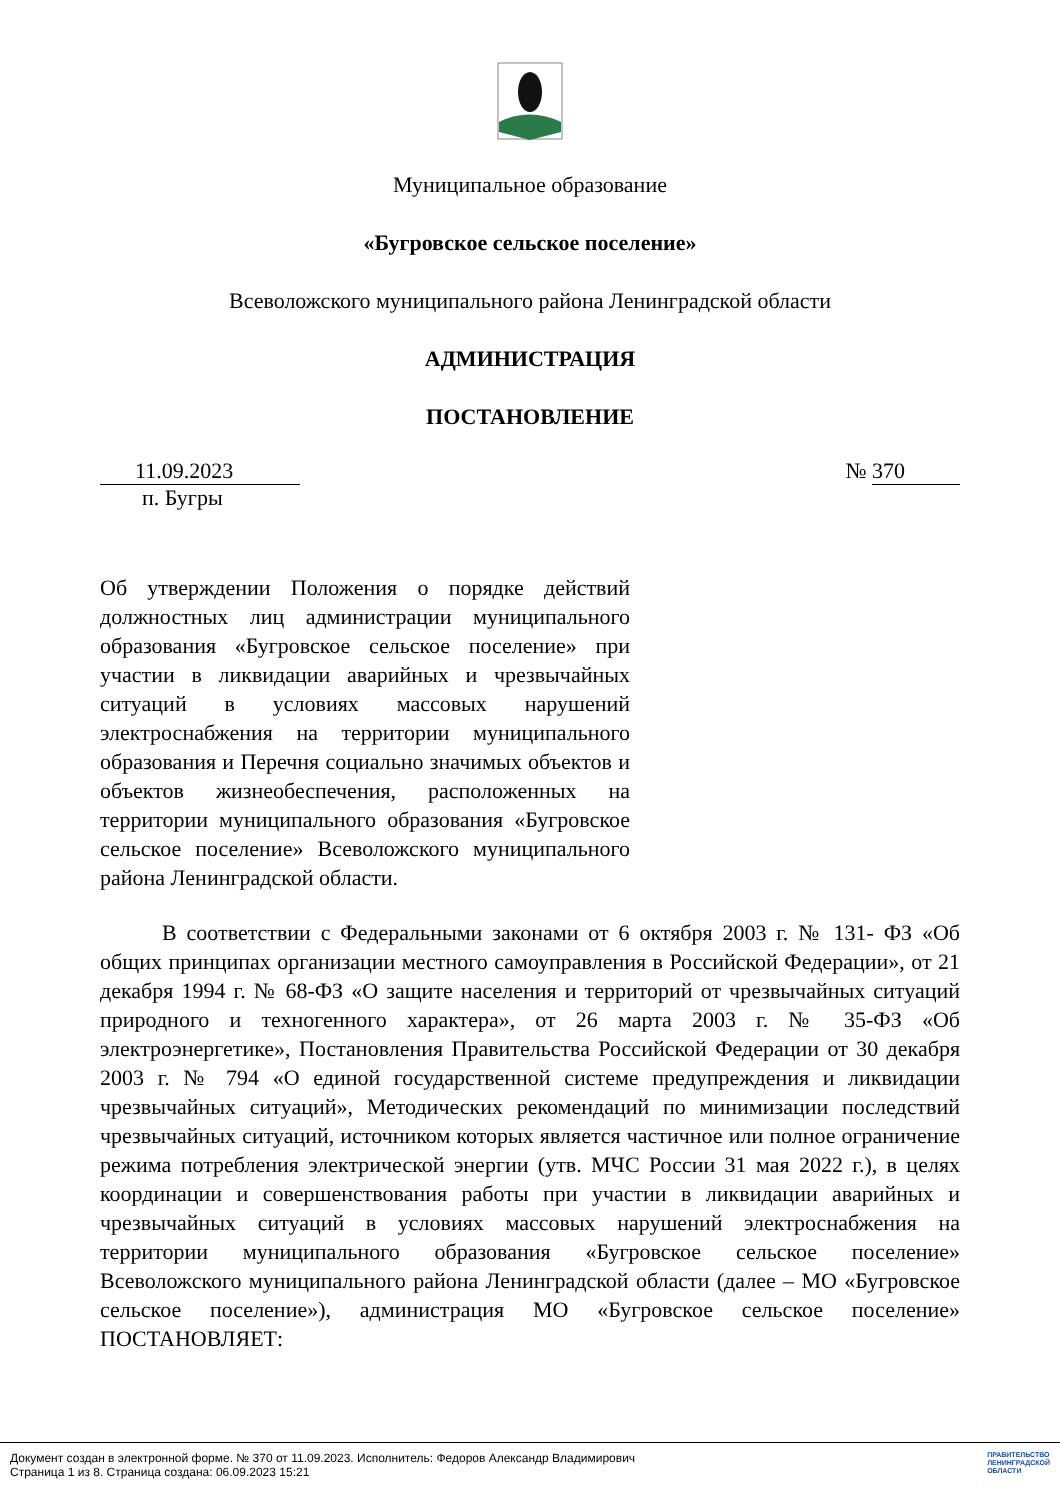Муниципальное образование
«Бугровское сельское поселение»
Всеволожского муниципального района Ленинградской области
АДМИНИСТРАЦИЯ
ПОСТАНОВЛЕНИЕ
11.09.2023 № 370
п. Бугры
Об утверждении Положения о порядке действий должностных лиц администрации муниципального образования «Бугровское сельское поселение» при участии в ликвидации аварийных и чрезвычайных ситуаций в условиях массовых нарушений электроснабжения на территории муниципального образования и Перечня социально значимых объектов и объектов жизнеобеспечения, расположенных на территории муниципального образования «Бугровское сельское поселение» Всеволожского муниципального района Ленинградской области.
В соответствии с Федеральными законами от 6 октября 2003 г. № 131- ФЗ «Об общих принципах организации местного самоуправления в Российской Федерации», от 21 декабря 1994 г. № 68-ФЗ «О защите населения и территорий от чрезвычайных ситуаций природного и техногенного характера», от 26 марта 2003 г. № 35-ФЗ «Об электроэнергетике», Постановления Правительства Российской Федерации от 30 декабря 2003 г. № 794 «О единой государственной системе предупреждения и ликвидации чрезвычайных ситуаций», Методических рекомендаций по минимизации последствий чрезвычайных ситуаций, источником которых является частичное или полное ограничение режима потребления электрической энергии (утв. МЧС России 31 мая 2022 г.), в целях координации и совершенствования работы при участии в ликвидации аварийных и чрезвычайных ситуаций в условиях массовых нарушений электроснабжения на территории муниципального образования «Бугровское сельское поселение» Всеволожского муниципального района Ленинградской области (далее – МО «Бугровское сельское поселение»), администрация МО «Бугровское сельское поселение» ПОСТАНОВЛЯЕТ:
Документ создан в электронной форме. № 370 от 11.09.2023. Исполнитель: Федоров Александр Владимирович
Страница 1 из 8. Страница создана: 06.09.2023 15:21
ПРАВИТЕЛЬСТВО
ЛЕНИНГРАДСКОЙ
ОБЛАСТИ